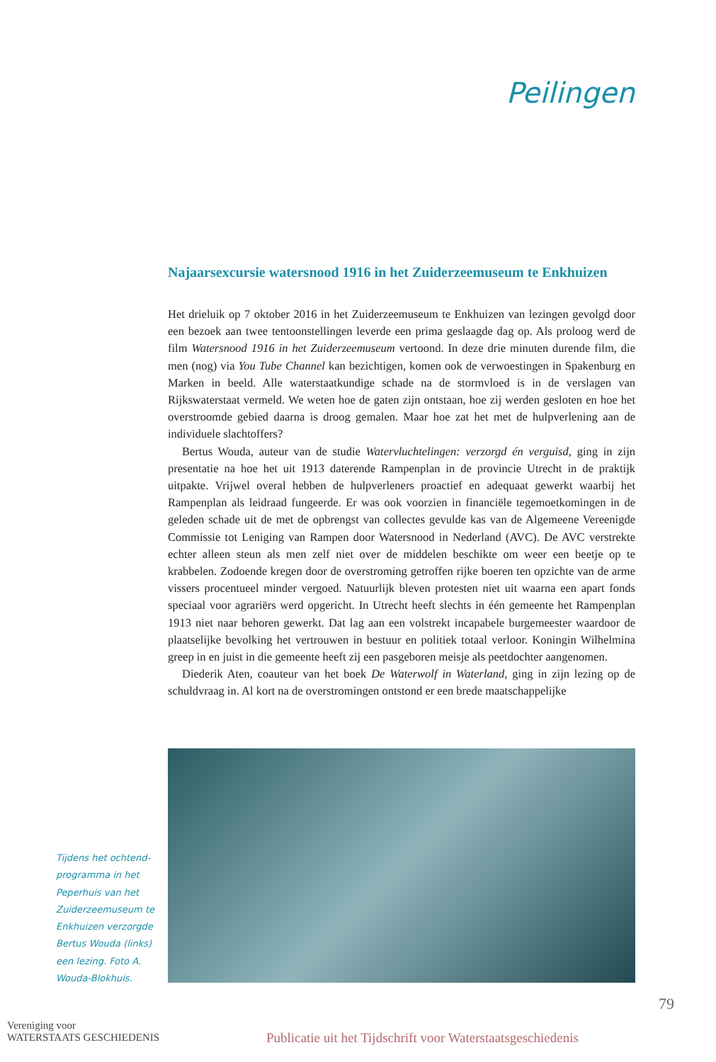Peilingen
Najaarsexcursie watersnood 1916 in het Zuiderzeemuseum te Enkhuizen
Het drieluik op 7 oktober 2016 in het Zuiderzeemuseum te Enkhuizen van lezingen gevolgd door een bezoek aan twee tentoonstellingen leverde een prima geslaagde dag op. Als proloog werd de film Watersnood 1916 in het Zuiderzeemuseum vertoond. In deze drie minuten durende film, die men (nog) via You Tube Channel kan bezichtigen, komen ook de verwoestingen in Spakenburg en Marken in beeld. Alle waterstaatkundige schade na de stormvloed is in de verslagen van Rijkswaterstaat vermeld. We weten hoe de gaten zijn ontstaan, hoe zij werden gesloten en hoe het overstroomde gebied daarna is droog gemalen. Maar hoe zat het met de hulpverlening aan de individuele slachtoffers?
Bertus Wouda, auteur van de studie Watervluchtelingen: verzorgd én verguisd, ging in zijn presentatie na hoe het uit 1913 daterende Rampenplan in de provincie Utrecht in de praktijk uitpakte. Vrijwel overal hebben de hulpverleners proactief en adequaat gewerkt waarbij het Rampenplan als leidraad fungeerde. Er was ook voorzien in financiële tegemoetkomingen in de geleden schade uit de met de opbrengst van collectes gevulde kas van de Algemeene Vereenigde Commissie tot Leniging van Rampen door Watersnood in Nederland (AVC). De AVC verstrekte echter alleen steun als men zelf niet over de middelen beschikte om weer een beetje op te krabbelen. Zodoende kregen door de overstroming getroffen rijke boeren ten opzichte van de arme vissers procentueel minder vergoed. Natuurlijk bleven protesten niet uit waarna een apart fonds speciaal voor agrariërs werd opgericht. In Utrecht heeft slechts in één gemeente het Rampenplan 1913 niet naar behoren gewerkt. Dat lag aan een volstrekt incapabele burgemeester waardoor de plaatselijke bevolking het vertrouwen in bestuur en politiek totaal verloor. Koningin Wilhelmina greep in en juist in die gemeente heeft zij een pasgeboren meisje als peetdochter aangenomen.
Diederik Aten, coauteur van het boek De Waterwolf in Waterland, ging in zijn lezing op de schuldvraag in. Al kort na de overstromingen ontstond er een brede maatschappelijke
Tijdens het ochtend-programma in het Peperhuis van het Zuiderzeemuseum te Enkhuizen verzorgde Bertus Wouda (links) een lezing. Foto A. Wouda-Blokhuis.
79
Vereniging voor
WATERSTAATS GESCHIEDENIS
Publicatie uit het Tijdschrift voor Waterstaatsgeschiedenis